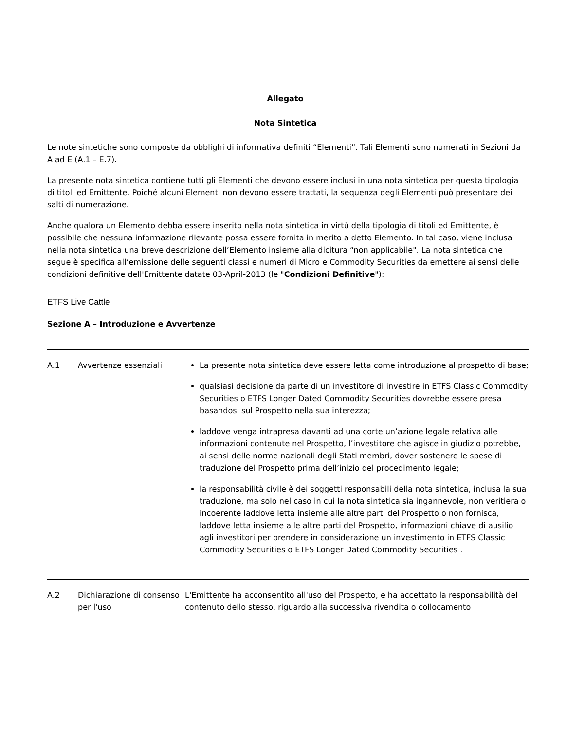Allegato
Nota Sintetica
Le note sintetiche sono composte da obblighi di informativa definiti “Elementi”. Tali Elementi sono numerati in Sezioni da A ad E (A.1 – E.7).
La presente nota sintetica contiene tutti gli Elementi che devono essere inclusi in una nota sintetica per questa tipologia di titoli ed Emittente. Poiché alcuni Elementi non devono essere trattati, la sequenza degli Elementi può presentare dei salti di numerazione.
Anche qualora un Elemento debba essere inserito nella nota sintetica in virtù della tipologia di titoli ed Emittente, è possibile che nessuna informazione rilevante possa essere fornita in merito a detto Elemento. In tal caso, viene inclusa nella nota sintetica una breve descrizione dell’Elemento insieme alla dicitura “non applicabile". La nota sintetica che segue è specifica all’emissione delle seguenti classi e numeri di Micro e Commodity Securities da emettere ai sensi delle condizioni definitive dell'Emittente datate 03-April-2013 (le "Condizioni Definitive"):
ETFS Live Cattle
Sezione A – Introduzione e Avvertenze
| A.1 | Avvertenze essenziali | La presente nota sintetica deve essere letta come introduzione al prospetto di base; qualsiasi decisione da parte di un investitore di investire in ETFS Classic Commodity Securities o ETFS Longer Dated Commodity Securities dovrebbe essere presa basandosi sul Prospetto nella sua interezza; laddove venga intrapresa davanti ad una corte un’azione legale relativa alle informazioni contenute nel Prospetto, l’investitore che agisce in giudizio potrebbe, ai sensi delle norme nazionali degli Stati membri, dover sostenere le spese di traduzione del Prospetto prima dell’inizio del procedimento legale; la responsabilità civile è dei soggetti responsabili della nota sintetica, inclusa la sua traduzione, ma solo nel caso in cui la nota sintetica sia ingannevole, non veritiera o incoerente laddove letta insieme alle altre parti del Prospetto o non fornisca, laddove letta insieme alle altre parti del Prospetto, informazioni chiave di ausilio agli investitori per prendere in considerazione un investimento in ETFS Classic Commodity Securities o ETFS Longer Dated Commodity Securities . |
| A.2 | Dichiarazione di consenso per l'uso | L'Emittente ha acconsentito all'uso del Prospetto, e ha accettato la responsabilità del contenuto dello stesso, riguardo alla successiva rivendita o collocamento |